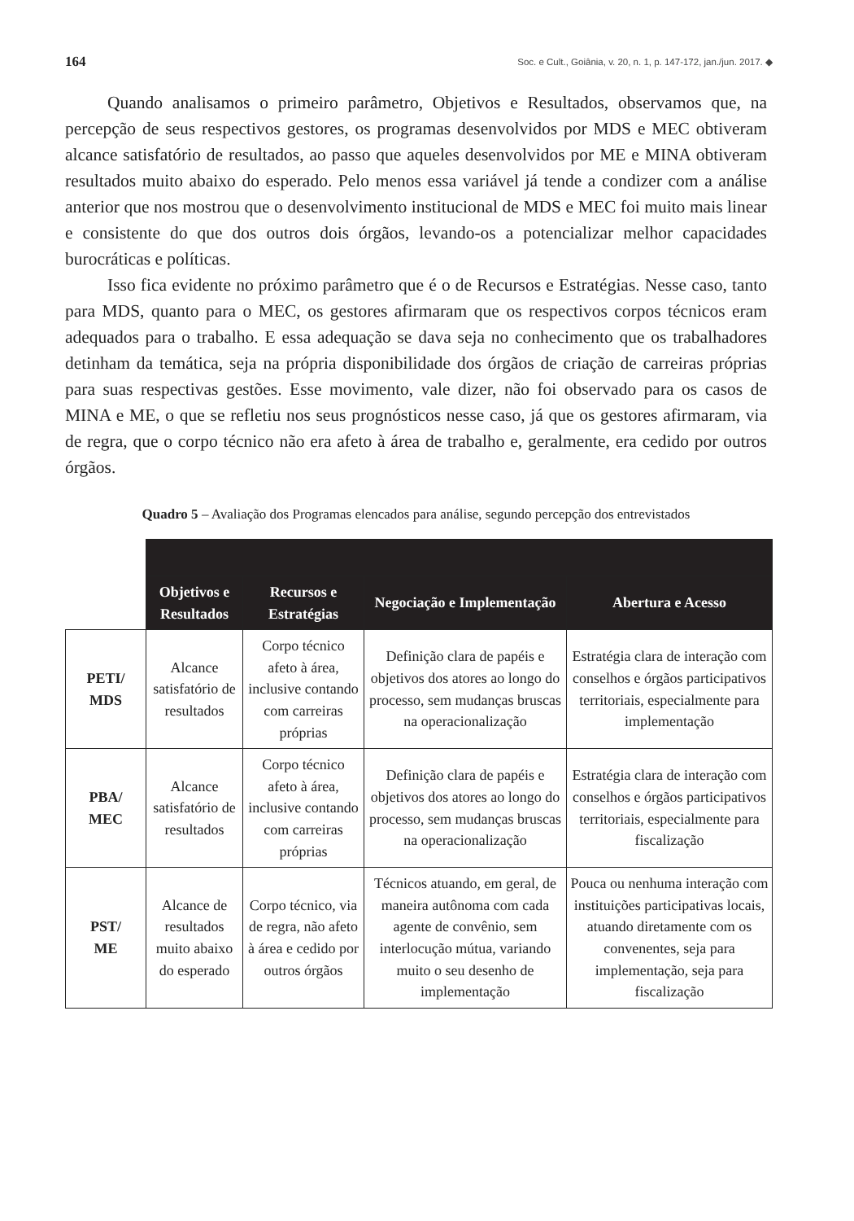164 Soc. e Cult., Goiânia, v. 20, n. 1, p. 147-172, jan./jun. 2017. ◆
Quando analisamos o primeiro parâmetro, Objetivos e Resultados, observamos que, na percepção de seus respectivos gestores, os programas desenvolvidos por MDS e MEC obtiveram alcance satisfatório de resultados, ao passo que aqueles desenvolvidos por ME e MINA obtiveram resultados muito abaixo do esperado. Pelo menos essa variável já tende a condizer com a análise anterior que nos mostrou que o desenvolvimento institucional de MDS e MEC foi muito mais linear e consistente do que dos outros dois órgãos, levando-os a potencializar melhor capacidades burocráticas e políticas.
Isso fica evidente no próximo parâmetro que é o de Recursos e Estratégias. Nesse caso, tanto para MDS, quanto para o MEC, os gestores afirmaram que os respectivos corpos técnicos eram adequados para o trabalho. E essa adequação se dava seja no conhecimento que os trabalhadores detinham da temática, seja na própria disponibilidade dos órgãos de criação de carreiras próprias para suas respectivas gestões. Esse movimento, vale dizer, não foi observado para os casos de MINA e ME, o que se refletiu nos seus prognósticos nesse caso, já que os gestores afirmaram, via de regra, que o corpo técnico não era afeto à área de trabalho e, geralmente, era cedido por outros órgãos.
Quadro 5 – Avaliação dos Programas elencados para análise, segundo percepção dos entrevistados
| | Objetivos e Resultados | Recursos e Estratégias | Negociação e Implementação | Abertura e Acesso |
| PETI/ MDS | Alcance satisfatório de resultados | Corpo técnico afeto à área, inclusive contando com carreiras próprias | Definição clara de papéis e objetivos dos atores ao longo do processo, sem mudanças bruscas na operacionalização | Estratégia clara de interação com conselhos e órgãos participativos territoriais, especialmente para implementação |
| PBA/ MEC | Alcance satisfatório de resultados | Corpo técnico afeto à área, inclusive contando com carreiras próprias | Definição clara de papéis e objetivos dos atores ao longo do processo, sem mudanças bruscas na operacionalização | Estratégia clara de interação com conselhos e órgãos participativos territoriais, especialmente para fiscalização |
| PST/ ME | Alcance de resultados muito abaixo do esperado | Corpo técnico, via de regra, não afeto à área e cedido por outros órgãos | Técnicos atuando, em geral, de maneira autônoma com cada agente de convênio, sem interlocução mútua, variando muito o seu desenho de implementação | Pouca ou nenhuma interação com instituições participativas locais, atuando diretamente com os convenentes, seja para implementação, seja para fiscalização |